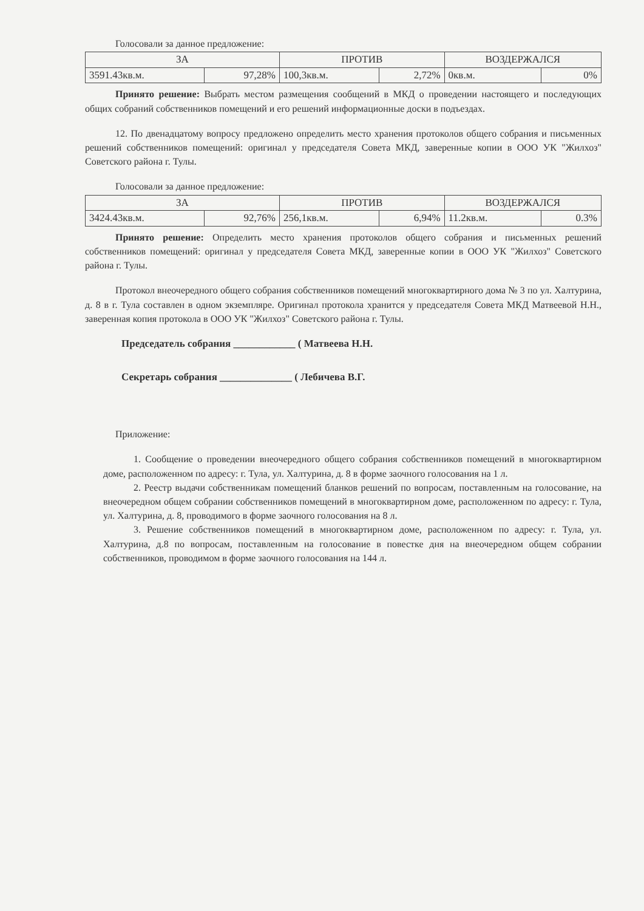Голосовали за данное предложение:
| ЗА | | ПРОТИВ | | ВОЗДЕРЖАЛСЯ | |
| --- | --- | --- | --- | --- | --- |
| 3591.43кв.м. | 97,28% | 100,3кв.м. | 2,72% | 0кв.м. | 0% |
Принято решение: Выбрать местом размещения сообщений в МКД о проведении настоящего и последующих общих собраний собственников помещений и его решений информационные доски в подъездах.
12. По двенадцатому вопросу предложено определить место хранения протоколов общего собрания и письменных решений собственников помещений: оригинал у председателя Совета МКД, заверенные копии в ООО УК "Жилхоз" Советского района г. Тулы.
Голосовали за данное предложение:
| ЗА | | ПРОТИВ | | ВОЗДЕРЖАЛСЯ | |
| --- | --- | --- | --- | --- | --- |
| 3424.43кв.м. | 92,76% | 256,1кв.м. | 6,94% | 11.2кв.м. | 0.3% |
Принято решение: Определить место хранения протоколов общего собрания и письменных решений собственников помещений: оригинал у председателя Совета МКД, заверенные копии в ООО УК "Жилхоз" Советского района г. Тулы.
Протокол внеочередного общего собрания собственников помещений многоквартирного дома № 3 по ул. Халтурина, д. 8 в г. Тула составлен в одном экземпляре. Оригинал протокола хранится у председателя Совета МКД Матвеевой Н.Н., заверенная копия протокола в ООО УК "Жилхоз" Советского района г. Тулы.
Председатель собрания ____________ ( Матвеева Н.Н.
Секретарь собрания ______________ ( Лебичева В.Г.
Приложение:
1. Сообщение о проведении внеочередного общего собрания собственников помещений в многоквартирном доме, расположенном по адресу: г. Тула, ул. Халтурина, д. 8 в форме заочного голосования на 1 л.
2. Реестр выдачи собственникам помещений бланков решений по вопросам, поставленным на голосование, на внеочередном общем собрании собственников помещений в многоквартирном доме, расположенном по адресу: г. Тула, ул. Халтурина, д. 8, проводимого в форме заочного голосования на 8 л.
3. Решение собственников помещений в многоквартирном доме, расположенном по адресу: г. Тула, ул. Халтурина, д.8 по вопросам, поставленным на голосование в повестке дня на внеочередном общем собрании собственников, проводимом в форме заочного голосования на 144 л.